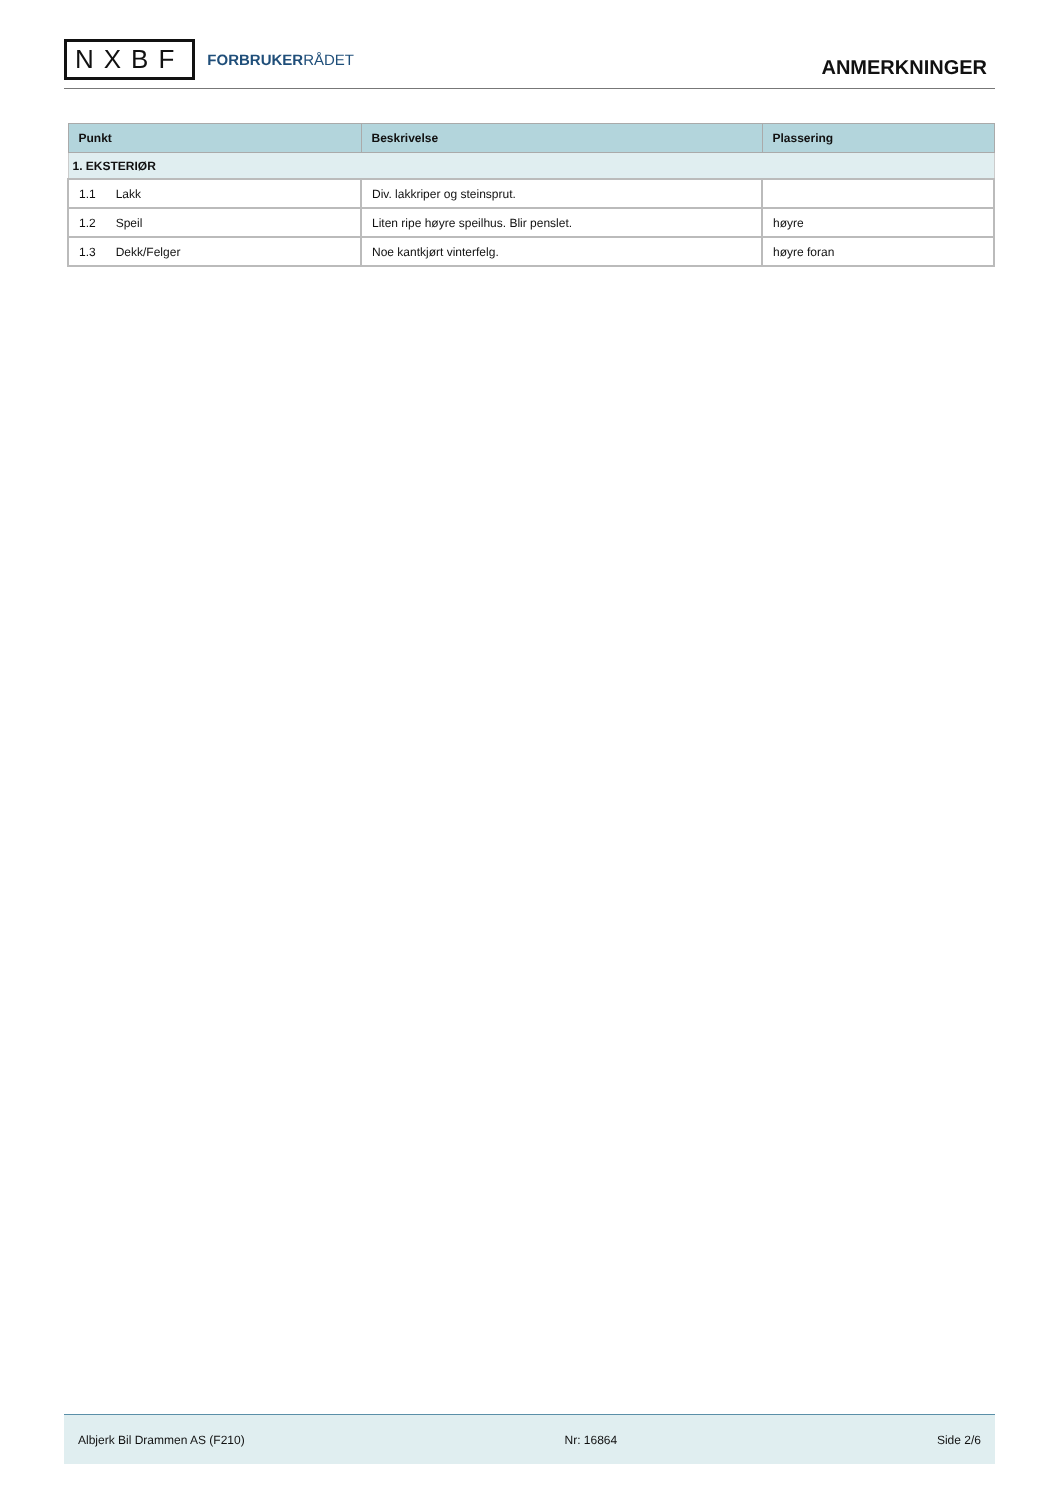NXBF
FORBRUKERRÅDET
ANMERKNINGER
| Punkt | Beskrivelse | Plassering |
| --- | --- | --- |
| 1. EKSTERIØR | | |
| 1.1 Lakk | Div. lakkriper og steinsprut. | |
| 1.2 Speil | Liten ripe høyre speilhus. Blir penslet. | høyre |
| 1.3 Dekk/Felger | Noe kantkjørt vinterfelg. | høyre foran |
Albjerk Bil Drammen AS (F210) Nr: 16864 Side 2/6